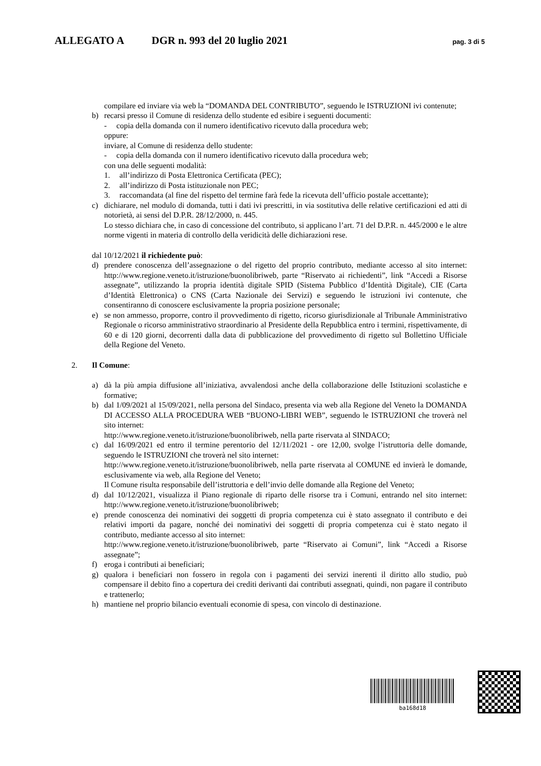ALLEGATO A DGR n. 993 del 20 luglio 2021 pag. 3 di 5
compilare ed inviare via web la “DOMANDA DEL CONTRIBUTO”, seguendo le ISTRUZIONI ivi contenute;
b) recarsi presso il Comune di residenza dello studente ed esibire i seguenti documenti:
- copia della domanda con il numero identificativo ricevuto dalla procedura web;
oppure:
inviare, al Comune di residenza dello studente:
- copia della domanda con il numero identificativo ricevuto dalla procedura web;
con una delle seguenti modalità:
1. all’indirizzo di Posta Elettronica Certificata (PEC);
2. all’indirizzo di Posta istituzionale non PEC;
3. raccomandata (al fine del rispetto del termine farà fede la ricevuta dell’ufficio postale accettante);
c) dichiarare, nel modulo di domanda, tutti i dati ivi prescritti, in via sostitutiva delle relative certificazioni ed atti di notorietà, ai sensi del D.P.R. 28/12/2000, n. 445.
Lo stesso dichiara che, in caso di concessione del contributo, si applicano l’art. 71 del D.P.R. n. 445/2000 e le altre norme vigenti in materia di controllo della veridicità delle dichiarazioni rese.
dal 10/12/2021 il richiedente può:
d) prendere conoscenza dell’assegnazione o del rigetto del proprio contributo, mediante accesso al sito internet: http://www.regione.veneto.it/istruzione/buonolibriweb, parte “Riservato ai richiedenti”, link “Accedi a Risorse assegnate”, utilizzando la propria identità digitale SPID (Sistema Pubblico d’Identità Digitale), CIE (Carta d’Identità Elettronica) o CNS (Carta Nazionale dei Servizi) e seguendo le istruzioni ivi contenute, che consentiranno di conoscere esclusivamente la propria posizione personale;
e) se non ammesso, proporre, contro il provvedimento di rigetto, ricorso giurisdizionale al Tribunale Amministrativo Regionale o ricorso amministrativo straordinario al Presidente della Repubblica entro i termini, rispettivamente, di 60 e di 120 giorni, decorrenti dalla data di pubblicazione del provvedimento di rigetto sul Bollettino Ufficiale della Regione del Veneto.
2. Il Comune:
a) dà la più ampia diffusione all’iniziativa, avvalendosi anche della collaborazione delle Istituzioni scolastiche e formative;
b) dal 1/09/2021 al 15/09/2021, nella persona del Sindaco, presenta via web alla Regione del Veneto la DOMANDA DI ACCESSO ALLA PROCEDURA WEB “BUONO-LIBRI WEB”, seguendo le ISTRUZIONI che troverà nel sito internet:
http://www.regione.veneto.it/istruzione/buonolibriweb, nella parte riservata al SINDACO;
c) dal 16/09/2021 ed entro il termine perentorio del 12/11/2021 - ore 12,00, svolge l’istruttoria delle domande, seguendo le ISTRUZIONI che troverà nel sito internet:
http://www.regione.veneto.it/istruzione/buonolibriweb, nella parte riservata al COMUNE ed invierà le domande, esclusivamente via web, alla Regione del Veneto;
Il Comune risulta responsabile dell’istruttoria e dell’invio delle domande alla Regione del Veneto;
d) dal 10/12/2021, visualizza il Piano regionale di riparto delle risorse tra i Comuni, entrando nel sito internet: http://www.regione.veneto.it/istruzione/buonolibriweb;
e) prende conoscenza dei nominativi dei soggetti di propria competenza cui è stato assegnato il contributo e dei relativi importi da pagare, nonché dei nominativi dei soggetti di propria competenza cui è stato negato il contributo, mediante accesso al sito internet:
http://www.regione.veneto.it/istruzione/buonolibriweb, parte “Riservato ai Comuni”, link “Accedi a Risorse assegnate”;
f) eroga i contributi ai beneficiari;
g) qualora i beneficiari non fossero in regola con i pagamenti dei servizi inerenti il diritto allo studio, può compensare il debito fino a copertura dei crediti derivanti dai contributi assegnati, quindi, non pagare il contributo e trattenerlo;
h) mantiene nel proprio bilancio eventuali economie di spesa, con vincolo di destinazione.
ba168d18